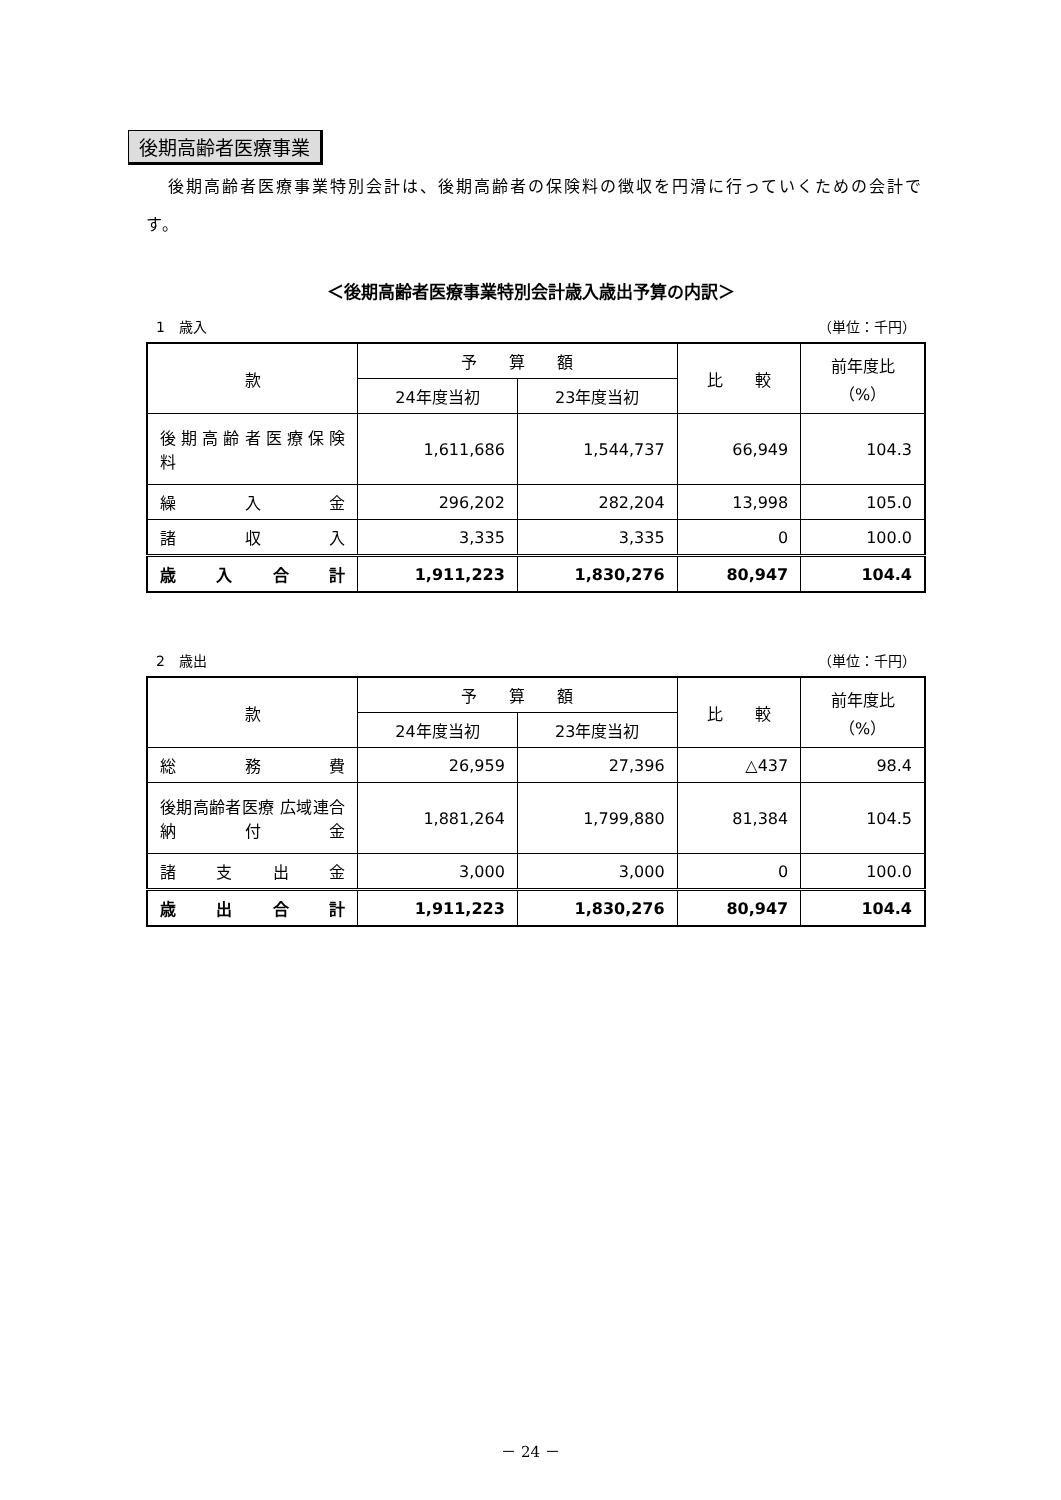後期高齢者医療事業
後期高齢者医療事業特別会計は、後期高齢者の保険料の徴収を円滑に行っていくための会計です。
＜後期高齢者医療事業特別会計歳入歳出予算の内訳＞
1　歳入 （単位：千円）
| 款 | 予 算 額 | | 比 較 | 前年度比 （%） |
| --- | --- | --- | --- | --- |
| | 24年度当初 | 23年度当初 | | |
| 後 期 高 齢 者 医 療 保 険 料 | 1,611,686 | 1,544,737 | 66,949 | 104.3 |
| 繰 入 金 | 296,202 | 282,204 | 13,998 | 105.0 |
| 諸 収 入 | 3,335 | 3,335 | 0 | 100.0 |
| 歳 入 合 計 | 1,911,223 | 1,830,276 | 80,947 | 104.4 |
2　歳出 （単位：千円）
| 款 | 予 算 額 | | 比 較 | 前年度比 （%） |
| --- | --- | --- | --- | --- |
| | 24年度当初 | 23年度当初 | | |
| 総 務 費 | 26,959 | 27,396 | △437 | 98.4 |
| 後期高齢者医療 広域連合納付金 | 1,881,264 | 1,799,880 | 81,384 | 104.5 |
| 諸 支 出 金 | 3,000 | 3,000 | 0 | 100.0 |
| 歳 出 合 計 | 1,911,223 | 1,830,276 | 80,947 | 104.4 |
－ 24 －